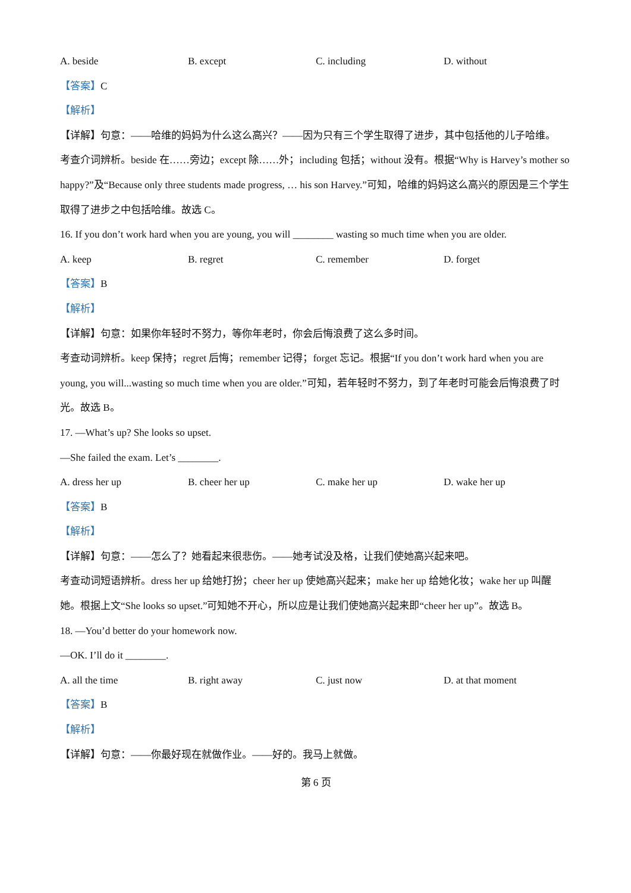A. beside B. except C. including D. without
【答案】C
【解析】
【详解】句意：——哈维的妈妈为什么这么高兴？——因为只有三个学生取得了进步，其中包括他的儿子哈维。
考查介词辨析。beside 在……旁边；except 除……外；including 包括；without 没有。根据“Why is Harvey’s mother so happy?”及“Because only three students made progress, … his son Harvey.”可知，哈维的妈妈这么高兴的原因是三个学生取得了进步之中包括哈维。故选 C。
16. If you don’t work hard when you are young, you will ________ wasting so much time when you are older.
A. keep B. regret C. remember D. forget
【答案】B
【解析】
【详解】句意：如果你年轻时不努力，等你年老时，你会后悔浪费了这么多时间。
考查动词辨析。keep 保持；regret 后悔；remember 记得；forget 忘记。根据“If you don’t work hard when you are young, you will...wasting so much time when you are older.”可知，若年轻时不努力，到了年老时可能会后悔浪费了时光。故选 B。
17. —What’s up? She looks so upset.
—She failed the exam. Let’s ________.
A. dress her up B. cheer her up C. make her up D. wake her up
【答案】B
【解析】
【详解】句意：——怎么了？她看起来很悲伤。——她考试没及格，让我们使她高兴起来吧。
考查动词短语辨析。dress her up 给她打扮；cheer her up 使她高兴起来；make her up 给她化妆；wake her up 叫醒她。根据上文“She looks so upset.”可知她不开心，所以应是让我们使她高兴起来即“cheer her up”。故选 B。
18. —You’d better do your homework now.
—OK. I’ll do it ________.
A. all the time B. right away C. just now D. at that moment
【答案】B
【解析】
【详解】句意：——你最好现在就做作业。——好的。我马上就做。
第 6 页